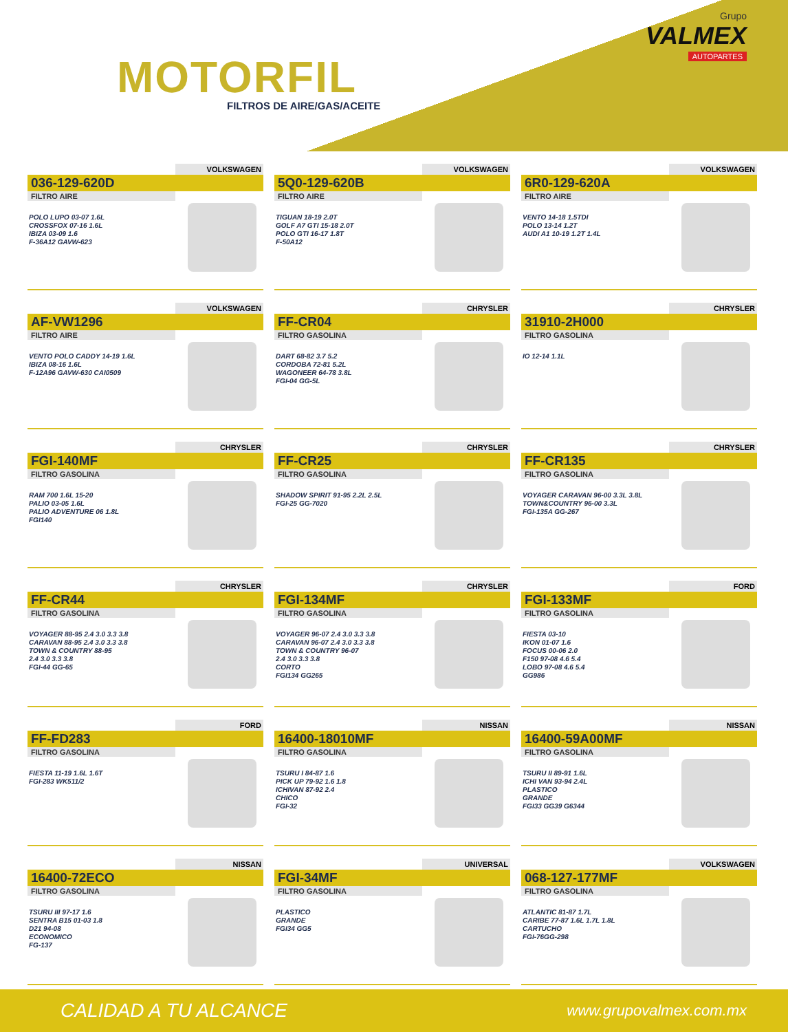MOTORFIL
FILTROS DE AIRE/GAS/ACEITE
Grupo
VALMEX
AUTOPARTES
VOLKSWAGEN
036-129-620D
FILTRO AIRE
POLO LUPO 03-07 1.6L
CROSSFOX 07-16 1.6L
IBIZA 03-09 1.6
F-36A12 GAVW-623
VOLKSWAGEN
5Q0-129-620B
FILTRO AIRE
TIGUAN 18-19 2.0T
GOLF A7 GTI 15-18 2.0T
POLO GTI 16-17 1.8T
F-50A12
VOLKSWAGEN
6R0-129-620A
FILTRO AIRE
VENTO 14-18 1.5TDI
POLO 13-14 1.2T
AUDI A1 10-19 1.2T 1.4L
VOLKSWAGEN
AF-VW1296
FILTRO AIRE
VENTO POLO CADDY 14-19 1.6L
IBIZA 08-16 1.6L
F-12A96 GAVW-630 CAI0509
CHRYSLER
FF-CR04
FILTRO GASOLINA
DART 68-82 3.7 5.2
CORDOBA 72-81 5.2L
WAGONEER 64-78 3.8L
FGI-04 GG-5L
CHRYSLER
31910-2H000
FILTRO GASOLINA
IO 12-14 1.1L
CHRYSLER
FGI-140MF
FILTRO GASOLINA
RAM 700 1.6L 15-20
PALIO 03-05 1.6L
PALIO ADVENTURE 06 1.8L
FGI140
CHRYSLER
FF-CR25
FILTRO GASOLINA
SHADOW SPIRIT 91-95 2.2L 2.5L
FGI-25 GG-7020
CHRYSLER
FF-CR135
FILTRO GASOLINA
VOYAGER CARAVAN 96-00 3.3L 3.8L
TOWN&COUNTRY 96-00 3.3L
FGI-135A GG-267
CHRYSLER
FF-CR44
FILTRO GASOLINA
VOYAGER 88-95 2.4 3.0 3.3 3.8
CARAVAN 88-95 2.4 3.0 3.3 3.8
TOWN & COUNTRY 88-95
2.4 3.0 3.3 3.8
FGI-44 GG-65
CHRYSLER
FGI-134MF
FILTRO GASOLINA
VOYAGER 96-07 2.4 3.0 3.3 3.8
CARAVAN 96-07 2.4 3.0 3.3 3.8
TOWN & COUNTRY 96-07
2.4 3.0 3.3 3.8
CORTO
FGI134 GG265
FORD
FGI-133MF
FILTRO GASOLINA
FIESTA 03-10
IKON 01-07 1.6
FOCUS 00-06 2.0
F150 97-08 4.6 5.4
LOBO 97-08 4.6 5.4
GG986
FORD
FF-FD283
FILTRO GASOLINA
FIESTA 11-19 1.6L 1.6T
FGI-283 WK511/2
NISSAN
16400-18010MF
FILTRO GASOLINA
TSURU I 84-87 1.6
PICK UP 79-92 1.6 1.8
ICHIVAN 87-92 2.4
CHICO
FGI-32
NISSAN
16400-59A00MF
FILTRO GASOLINA
TSURU II 89-91 1.6L
ICHI VAN 93-94 2.4L
PLASTICO
GRANDE
FGI33 GG39 G6344
NISSAN
16400-72ECO
FILTRO GASOLINA
TSURU III 97-17 1.6
SENTRA B15 01-03 1.8
D21 94-08
ECONOMICO
FG-137
UNIVERSAL
FGI-34MF
FILTRO GASOLINA
PLASTICO
GRANDE
FGI34 GG5
VOLKSWAGEN
068-127-177MF
FILTRO GASOLINA
ATLANTIC 81-87 1.7L
CARIBE 77-87 1.6L 1.7L 1.8L
CARTUCHO
FGI-76GG-298
CALIDAD A TU ALCANCE
www.grupovalmex.com.mx